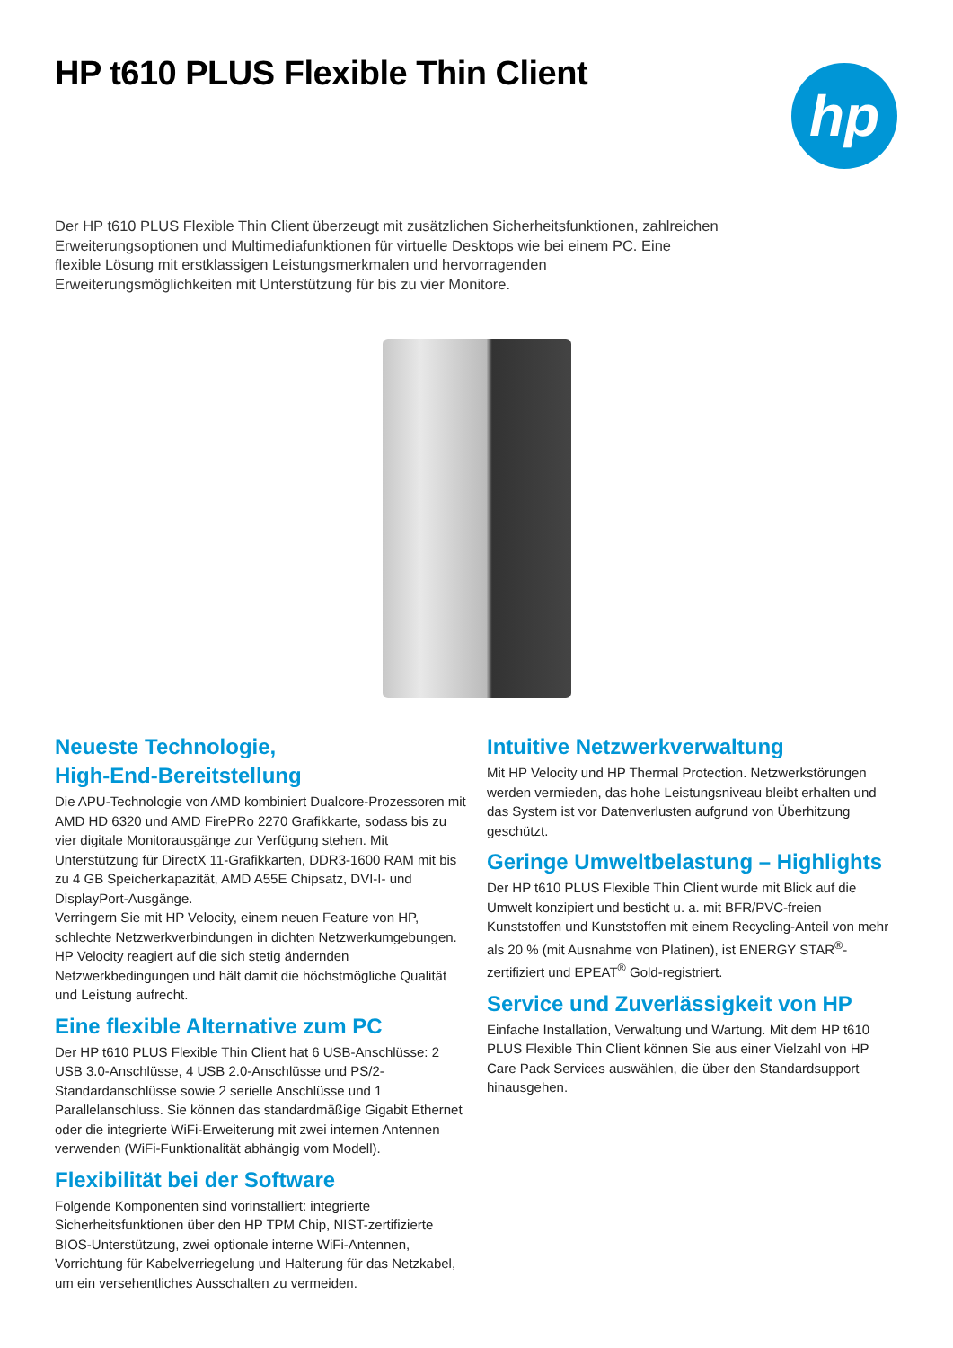HP t610 PLUS Flexible Thin Client
hp
Der HP t610 PLUS Flexible Thin Client überzeugt mit zusätzlichen Sicherheitsfunktionen, zahlreichen Erweiterungsoptionen und Multimediafunktionen für virtuelle Desktops wie bei einem PC. Eine flexible Lösung mit erstklassigen Leistungsmerkmalen und hervorragenden Erweiterungsmöglichkeiten mit Unterstützung für bis zu vier Monitore.
Neueste Technologie,
High-End-Bereitstellung
Die APU-Technologie von AMD kombiniert Dualcore-Prozessoren mit AMD HD 6320 und AMD FirePRo 2270 Grafikkarte, sodass bis zu vier digitale Monitorausgänge zur Verfügung stehen. Mit Unterstützung für DirectX 11-Grafikkarten, DDR3-1600 RAM mit bis zu 4 GB Speicherkapazität, AMD A55E Chipsatz, DVI-I- und DisplayPort-Ausgänge.
Verringern Sie mit HP Velocity, einem neuen Feature von HP, schlechte Netzwerkverbindungen in dichten Netzwerkumgebungen. HP Velocity reagiert auf die sich stetig ändernden Netzwerkbedingungen und hält damit die höchstmögliche Qualität und Leistung aufrecht.
Eine flexible Alternative zum PC
Der HP t610 PLUS Flexible Thin Client hat 6 USB-Anschlüsse: 2 USB 3.0-Anschlüsse, 4 USB 2.0-Anschlüsse und PS/2-Standardanschlüsse sowie 2 serielle Anschlüsse und 1 Parallelanschluss. Sie können das standardmäßige Gigabit Ethernet oder die integrierte WiFi-Erweiterung mit zwei internen Antennen verwenden (WiFi-Funktionalität abhängig vom Modell).
Flexibilität bei der Software
Folgende Komponenten sind vorinstalliert: integrierte Sicherheitsfunktionen über den HP TPM Chip, NIST-zertifizierte BIOS-Unterstützung, zwei optionale interne WiFi-Antennen, Vorrichtung für Kabelverriegelung und Halterung für das Netzkabel, um ein versehentliches Ausschalten zu vermeiden.
Intuitive Netzwerkverwaltung
Mit HP Velocity und HP Thermal Protection. Netzwerkstörungen werden vermieden, das hohe Leistungsniveau bleibt erhalten und das System ist vor Datenverlusten aufgrund von Überhitzung geschützt.
Geringe Umweltbelastung – Highlights
Der HP t610 PLUS Flexible Thin Client wurde mit Blick auf die Umwelt konzipiert und besticht u. a. mit BFR/PVC-freien Kunststoffen und Kunststoffen mit einem Recycling-Anteil von mehr als 20 % (mit Ausnahme von Platinen), ist ENERGY STAR<sup>®</sup>-zertifiziert und EPEAT<sup>®</sup> Gold-registriert.
Service und Zuverlässigkeit von HP
Einfache Installation, Verwaltung und Wartung. Mit dem HP t610 PLUS Flexible Thin Client können Sie aus einer Vielzahl von HP Care Pack Services auswählen, die über den Standardsupport hinausgehen.